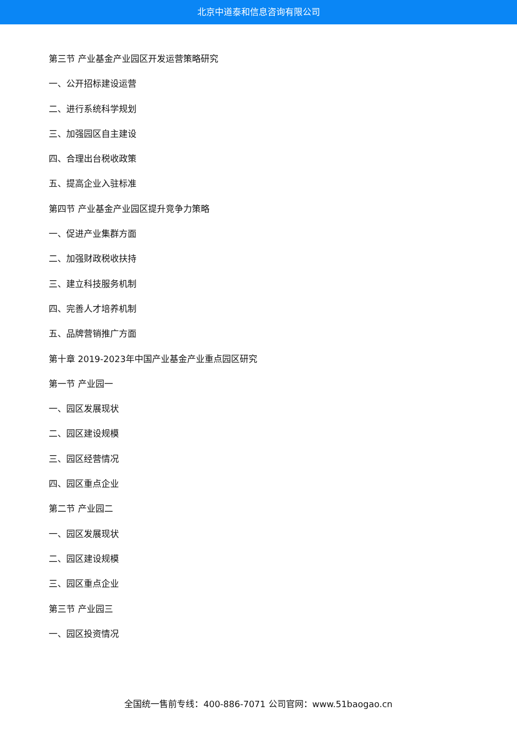北京中道泰和信息咨询有限公司
第三节 产业基金产业园区开发运营策略研究
一、公开招标建设运营
二、进行系统科学规划
三、加强园区自主建设
四、合理出台税收政策
五、提高企业入驻标准
第四节 产业基金产业园区提升竞争力策略
一、促进产业集群方面
二、加强财政税收扶持
三、建立科技服务机制
四、完善人才培养机制
五、品牌营销推广方面
第十章 2019-2023年中国产业基金产业重点园区研究
第一节 产业园一
一、园区发展现状
二、园区建设规模
三、园区经营情况
四、园区重点企业
第二节 产业园二
一、园区发展现状
二、园区建设规模
三、园区重点企业
第三节 产业园三
一、园区投资情况
全国统一售前专线：400-886-7071 公司官网：www.51baogao.cn